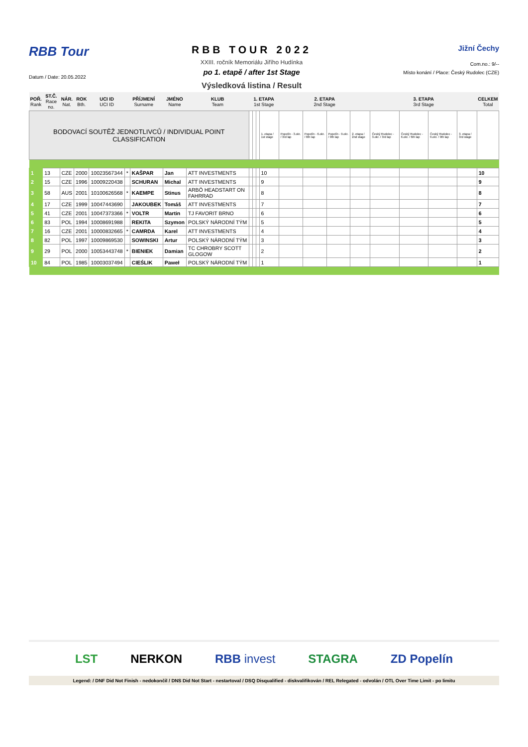RBB Tour
Datum / Date: 20.05.2022
RBB TOUR 2022
XXIII. ročník Memoriálu Jiřího Hudínka
po 1. etapě / after 1st Stage
Výsledková listina / Result
Jižní Čechy
Com.no.: 9/--
Místo konání / Place: Český Rudolec (CZE)
| POŘ. Rank | ST.Č. Race no. | NÁR. Nat. | ROK Bth. | UCI ID UCI ID | PŘÍJMENÍ Surname | | JMÉNO Name | KLUB Team | 1. ETAPA 1st Stage | | | | 2. ETAPA 2nd Stage | | | | 3. ETAPA 3rd Stage | | | | CELKEM Total |
| --- | --- | --- | --- | --- | --- | --- | --- | --- | --- | --- | --- | --- | --- | --- | --- | --- | --- | --- | --- | --- | --- |
| BODOVACÍ SOUTĚŽ JEDNOTLIVCŮ / INDIVIDUAL POINT CLASSIFICATION | | | | | | | | | | | | 1. etapa / 1st stage | Popelín - 3.okr. / 3rd lap | Popelín - 6.okr. / 6th lap | Popelín - 9.okr. / 9th lap | 2. etapa / 2nd stage | Český Rudolec - 3.okr. / 3rd lap | Český Rudolec - 6.okr. / 6th lap | Český Rudolec - 9.okr. / 9th lap | 3. etapa / 3rd stage | |
| 1 | 13 | CZE | 2000 | 10023567344 | * | KAŠPAR | Jan | ATT INVESTMENTS | | | | 10 | | | | | | | | | 10 |
| 2 | 15 | CZE | 1996 | 10009220438 | | SCHURAN | Michal | ATT INVESTMENTS | | | | 9 | | | | | | | | | 9 |
| 3 | 58 | AUS | 2001 | 10100626568 | * | KAEMPE | Stinus | ARBÖ HEADSTART ON FAHRRAD | | | | 8 | | | | | | | | | 8 |
| 4 | 17 | CZE | 1999 | 10047443690 | | JAKOUBEK | Tomáš | ATT INVESTMENTS | | | | 7 | | | | | | | | | 7 |
| 5 | 41 | CZE | 2001 | 10047373366 | * | VOLTR | Martin | TJ FAVORIT BRNO | | | | 6 | | | | | | | | | 6 |
| 6 | 83 | POL | 1994 | 10008691988 | | REKITA | Szymon | POLSKÝ NÁRODNÍ TÝM | | | | 5 | | | | | | | | | 5 |
| 7 | 16 | CZE | 2001 | 10000832665 | * | CAMRDA | Karel | ATT INVESTMENTS | | | | 4 | | | | | | | | | 4 |
| 8 | 82 | POL | 1997 | 10009869530 | | SOWINSKI | Artur | POLSKÝ NÁRODNÍ TÝM | | | | 3 | | | | | | | | | 3 |
| 9 | 29 | POL | 2000 | 10053443748 | * | BIENIEK | Damian | TC CHROBRY SCOTT GLOGOW | | | | 2 | | | | | | | | | 2 |
| 10 | 84 | POL | 1985 | 10003037494 | | CIEŚLIK | Paweł | POLSKÝ NÁRODNÍ TÝM | | | | 1 | | | | | | | | | 1 |
LST NERKON RBB invest STAGRA ZD Popelín
Legend: / DNF Did Not Finish - nedokončil / DNS Did Not Start - nestartoval / DSQ Disqualified - diskvalifikován / REL Relegated - odvolán / OTL Over Time Limit - po limitu